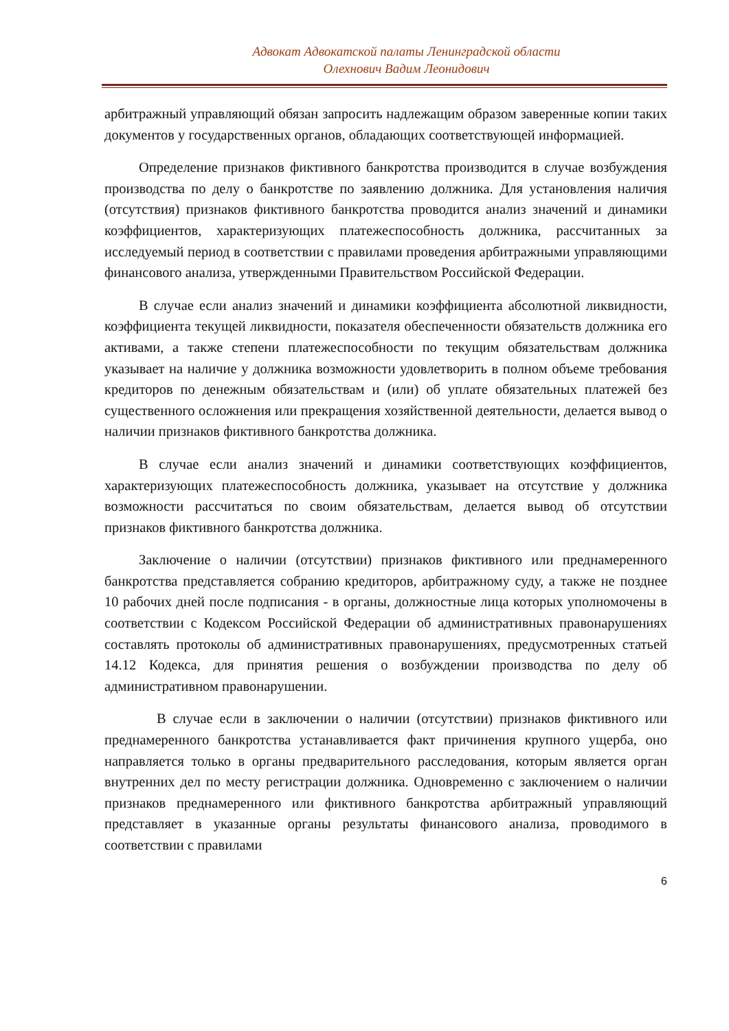Адвокат Адвокатской палаты Ленинградской области
Олехнович Вадим Леонидович
арбитражный управляющий обязан запросить надлежащим образом заверенные копии таких документов у государственных органов, обладающих соответствующей информацией.
Определение признаков фиктивного банкротства производится в случае возбуждения производства по делу о банкротстве по заявлению должника. Для установления наличия (отсутствия) признаков фиктивного банкротства проводится анализ значений и динамики коэффициентов, характеризующих платежеспособность должника, рассчитанных за исследуемый период в соответствии с правилами проведения арбитражными управляющими финансового анализа, утвержденными Правительством Российской Федерации.
В случае если анализ значений и динамики коэффициента абсолютной ликвидности, коэффициента текущей ликвидности, показателя обеспеченности обязательств должника его активами, а также степени платежеспособности по текущим обязательствам должника указывает на наличие у должника возможности удовлетворить в полном объеме требования кредиторов по денежным обязательствам и (или) об уплате обязательных платежей без существенного осложнения или прекращения хозяйственной деятельности, делается вывод о наличии признаков фиктивного банкротства должника.
В случае если анализ значений и динамики соответствующих коэффициентов, характеризующих платежеспособность должника, указывает на отсутствие у должника возможности рассчитаться по своим обязательствам, делается вывод об отсутствии признаков фиктивного банкротства должника.
Заключение о наличии (отсутствии) признаков фиктивного или преднамеренного банкротства представляется собранию кредиторов, арбитражному суду, а также не позднее 10 рабочих дней после подписания - в органы, должностные лица которых уполномочены в соответствии с Кодексом Российской Федерации об административных правонарушениях составлять протоколы об административных правонарушениях, предусмотренных статьей 14.12 Кодекса, для принятия решения о возбуждении производства по делу об административном правонарушении.
В случае если в заключении о наличии (отсутствии) признаков фиктивного или преднамеренного банкротства устанавливается факт причинения крупного ущерба, оно направляется только в органы предварительного расследования, которым является орган внутренних дел по месту регистрации должника. Одновременно с заключением о наличии признаков преднамеренного или фиктивного банкротства арбитражный управляющий представляет в указанные органы результаты финансового анализа, проводимого в соответствии с правилами
6